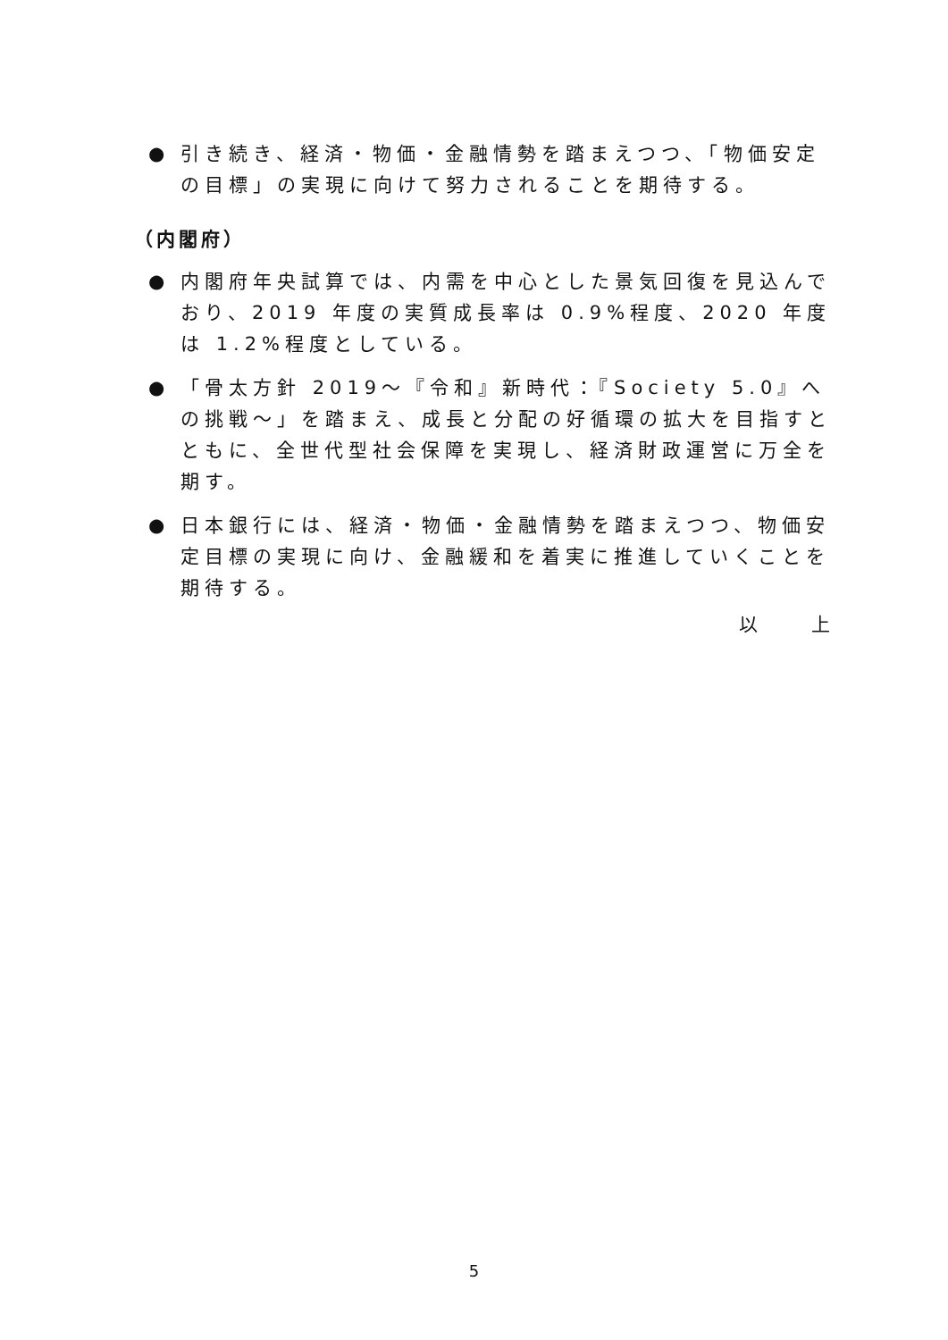● 引き続き、経済・物価・金融情勢を踏まえつつ、「物価安定の目標」の実現に向けて努力されることを期待する。
（内閣府）
● 内閣府年央試算では、内需を中心とした景気回復を見込んでおり、2019 年度の実質成長率は 0.9%程度、2020 年度は 1.2%程度としている。
● 「骨太方針 2019～『令和』新時代：『Society 5.0』への挑戦～」を踏まえ、成長と分配の好循環の拡大を目指すとともに、全世代型社会保障を実現し、経済財政運営に万全を期す。
● 日本銀行には、経済・物価・金融情勢を踏まえつつ、物価安定目標の実現に向け、金融緩和を着実に推進していくことを期待する。
以　　上
5